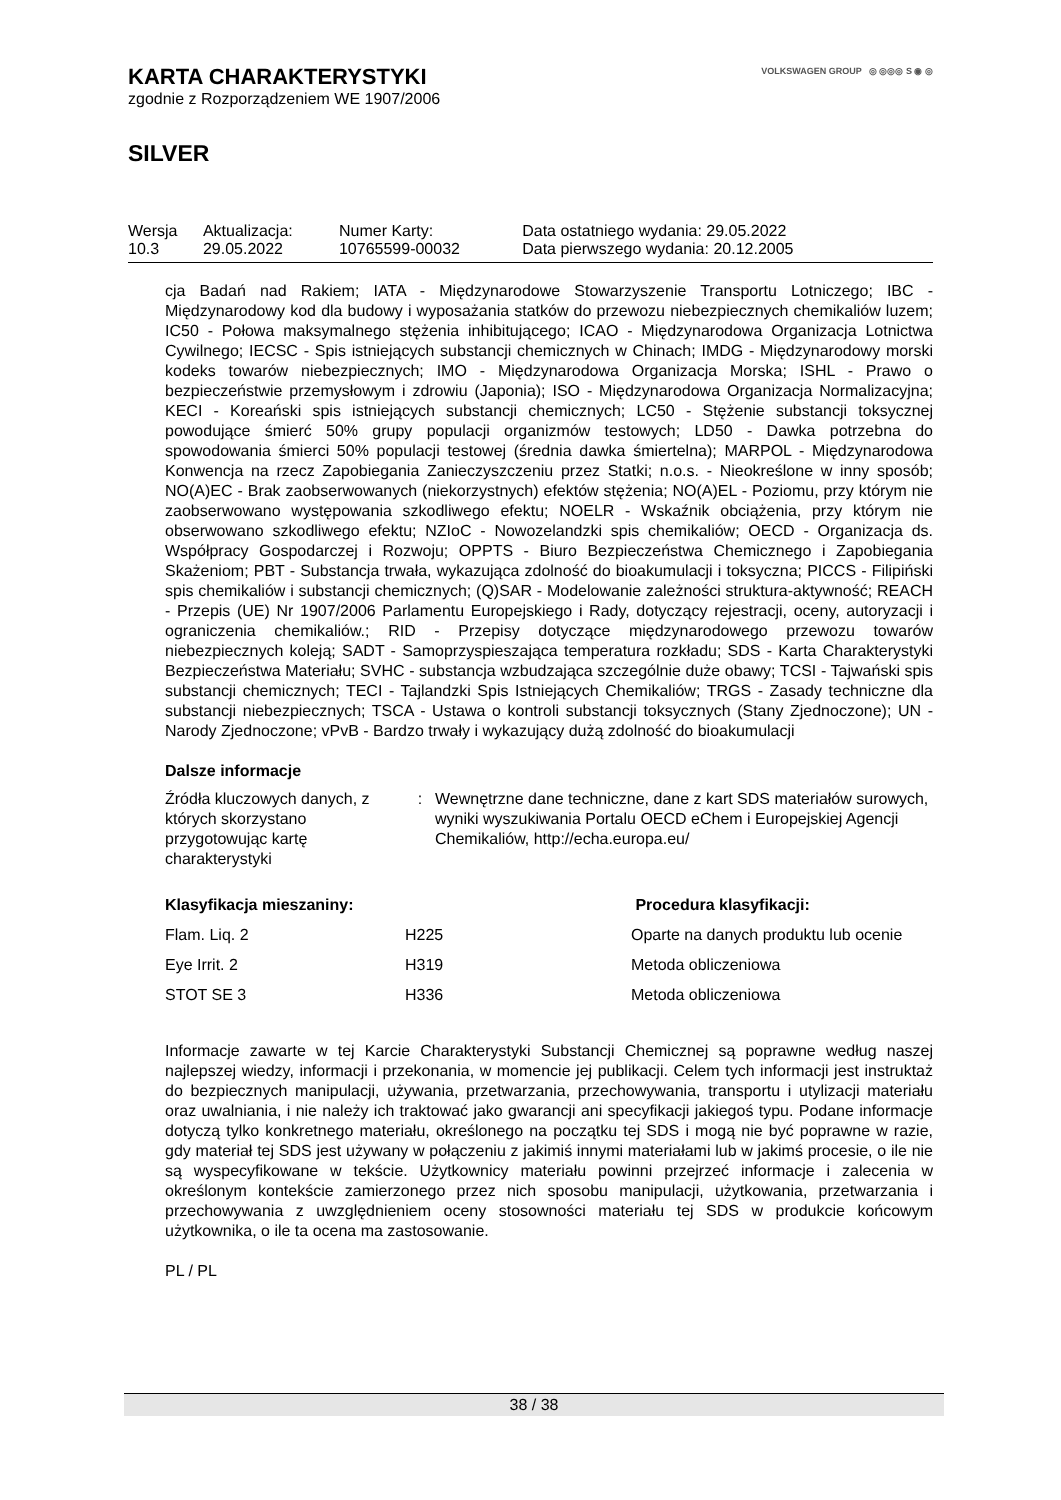VOLKSWAGEN GROUP ◎ ◎◎◎ S ◉ ◎
KARTA CHARAKTERYSTYKI
zgodnie z Rozporządzeniem WE 1907/2006
SILVER
| Wersja 10.3 | Aktualizacja: 29.05.2022 | Numer Karty: 10765599-00032 | Data ostatniego wydania: 29.05.2022 Data pierwszego wydania: 20.12.2005 |
cja Badań nad Rakiem; IATA - Międzynarodowe Stowarzyszenie Transportu Lotniczego; IBC - Międzynarodowy kod dla budowy i wyposażania statków do przewozu niebezpiecznych chemikaliów luzem; IC50 - Połowa maksymalnego stężenia inhibitującego; ICAO - Międzynarodowa Organizacja Lotnictwa Cywilnego; IECSC - Spis istniejących substancji chemicznych w Chinach; IMDG - Międzynarodowy morski kodeks towarów niebezpiecznych; IMO - Międzynarodowa Organizacja Morska; ISHL - Prawo o bezpieczeństwie przemysłowym i zdrowiu (Japonia); ISO - Międzynarodowa Organizacja Normalizacyjna; KECI - Koreański spis istniejących substancji chemicznych; LC50 - Stężenie substancji toksycznej powodujące śmierć 50% grupy populacji organizmów testowych; LD50 - Dawka potrzebna do spowodowania śmierci 50% populacji testowej (średnia dawka śmiertelna); MARPOL - Międzynarodowa Konwencja na rzecz Zapobiegania Zanieczyszczeniu przez Statki; n.o.s. - Nieokreślone w inny sposób; NO(A)EC - Brak zaobserwowanych (niekorzystnych) efektów stężenia; NO(A)EL - Poziomu, przy którym nie zaobserwowano występowania szkodliwego efektu; NOELR - Wskaźnik obciążenia, przy którym nie obserwowano szkodliwego efektu; NZIoC - Nowozelandzki spis chemikaliów; OECD - Organizacja ds. Współpracy Gospodarczej i Rozwoju; OPPTS - Biuro Bezpieczeństwa Chemicznego i Zapobiegania Skażeniom; PBT - Substancja trwała, wykazująca zdolność do bioakumulacji i toksyczna; PICCS - Filipiński spis chemikaliów i substancji chemicznych; (Q)SAR - Modelowanie zależności struktura-aktywność; REACH - Przepis (UE) Nr 1907/2006 Parlamentu Europejskiego i Rady, dotyczący rejestracji, oceny, autoryzacji i ograniczenia chemikaliów.; RID - Przepisy dotyczące międzynarodowego przewozu towarów niebezpiecznych koleją; SADT - Samoprzyspieszająca temperatura rozkładu; SDS - Karta Charakterystyki Bezpieczeństwa Materiału; SVHC - substancja wzbudzająca szczególnie duże obawy; TCSI - Tajwański spis substancji chemicznych; TECI - Tajlandzki Spis Istniejących Chemikaliów; TRGS - Zasady techniczne dla substancji niebezpiecznych; TSCA - Ustawa o kontroli substancji toksycznych (Stany Zjednoczone); UN - Narody Zjednoczone; vPvB - Bardzo trwały i wykazujący dużą zdolność do bioakumulacji
Dalsze informacje
| Źródła kluczowych danych, z których skorzystano przygotowując kartę charakterystyki | : | Wewnętrzne dane techniczne, dane z kart SDS materiałów surowych, wyniki wyszukiwania Portalu OECD eChem i Europejskiej Agencji Chemikaliów, http://echa.europa.eu/ |
| Klasyfikacja mieszaniny: | | Procedura klasyfikacji: |
| --- | --- | --- |
| Flam. Liq. 2 | H225 | Oparte na danych produktu lub ocenie |
| Eye Irrit. 2 | H319 | Metoda obliczeniowa |
| STOT SE 3 | H336 | Metoda obliczeniowa |
Informacje zawarte w tej Karcie Charakterystyki Substancji Chemicznej są poprawne według naszej najlepszej wiedzy, informacji i przekonania, w momencie jej publikacji. Celem tych informacji jest instruktaż do bezpiecznych manipulacji, używania, przetwarzania, przechowywania, transportu i utylizacji materiału oraz uwalniania, i nie należy ich traktować jako gwarancji ani specyfikacji jakiegoś typu. Podane informacje dotyczą tylko konkretnego materiału, określonego na początku tej SDS i mogą nie być poprawne w razie, gdy materiał tej SDS jest używany w połączeniu z jakimiś innymi materiałami lub w jakimś procesie, o ile nie są wyspecyfikowane w tekście. Użytkownicy materiału powinni przejrzeć informacje i zalecenia w określonym kontekście zamierzonego przez nich sposobu manipulacji, użytkowania, przetwarzania i przechowywania z uwzględnieniem oceny stosowności materiału tej SDS w produkcie końcowym użytkownika, o ile ta ocena ma zastosowanie.
PL / PL
38 / 38